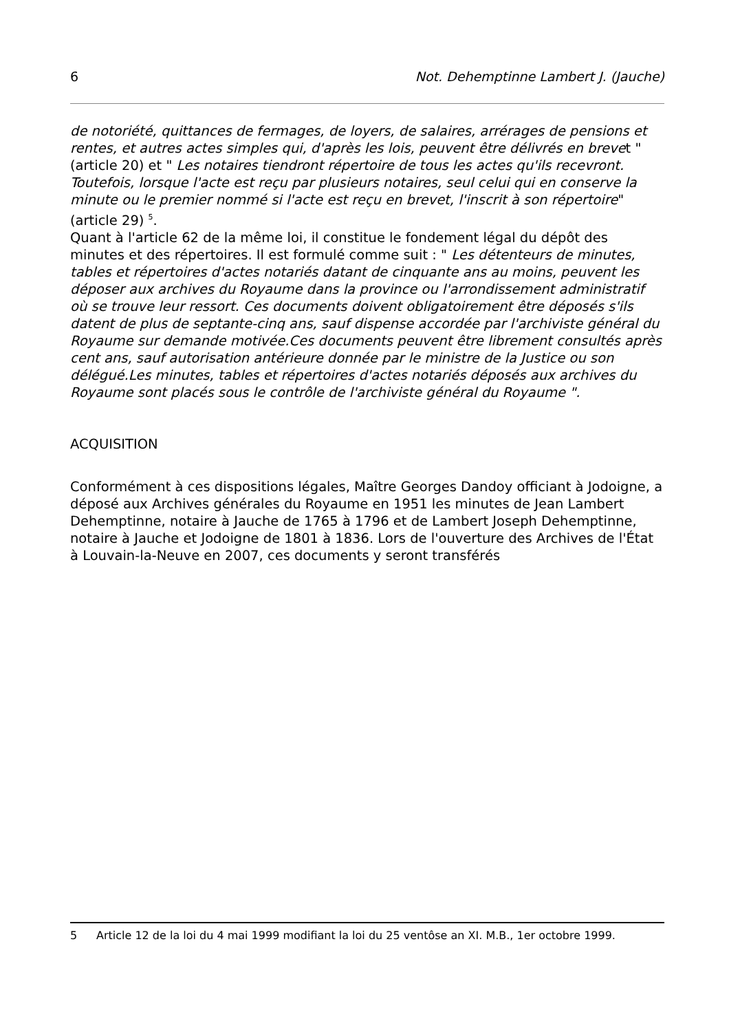6 Not. Dehemptinne Lambert J. (Jauche)
de notoriété, quittances de fermages, de loyers, de salaires, arrérages de pensions et rentes, et autres actes simples qui, d'après les lois, peuvent être délivrés en brevet " (article 20) et " Les notaires tiendront répertoire de tous les actes qu'ils recevront. Toutefois, lorsque l'acte est reçu par plusieurs notaires, seul celui qui en conserve la minute ou le premier nommé si l'acte est reçu en brevet, l'inscrit à son répertoire" (article 29) <sup>5</sup>.
Quant à l'article 62 de la même loi, il constitue le fondement légal du dépôt des minutes et des répertoires. Il est formulé comme suit : " Les détenteurs de minutes, tables et répertoires d'actes notariés datant de cinquante ans au moins, peuvent les déposer aux archives du Royaume dans la province ou l'arrondissement administratif où se trouve leur ressort. Ces documents doivent obligatoirement être déposés s'ils datent de plus de septante-cinq ans, sauf dispense accordée par l'archiviste général du Royaume sur demande motivée.Ces documents peuvent être librement consultés après cent ans, sauf autorisation antérieure donnée par le ministre de la Justice ou son délégué.Les minutes, tables et répertoires d'actes notariés déposés aux archives du Royaume sont placés sous le contrôle de l'archiviste général du Royaume ".
ACQUISITION
Conformément à ces dispositions légales, Maître Georges Dandoy officiant à Jodoigne, a déposé aux Archives générales du Royaume en 1951 les minutes de Jean Lambert Dehemptinne, notaire à Jauche de 1765 à 1796 et de Lambert Joseph Dehemptinne, notaire à Jauche et Jodoigne de 1801 à 1836. Lors de l'ouverture des Archives de l'État à Louvain-la-Neuve en 2007, ces documents y seront transférés
5 Article 12 de la loi du 4 mai 1999 modifiant la loi du 25 ventôse an XI. M.B., 1er octobre 1999.